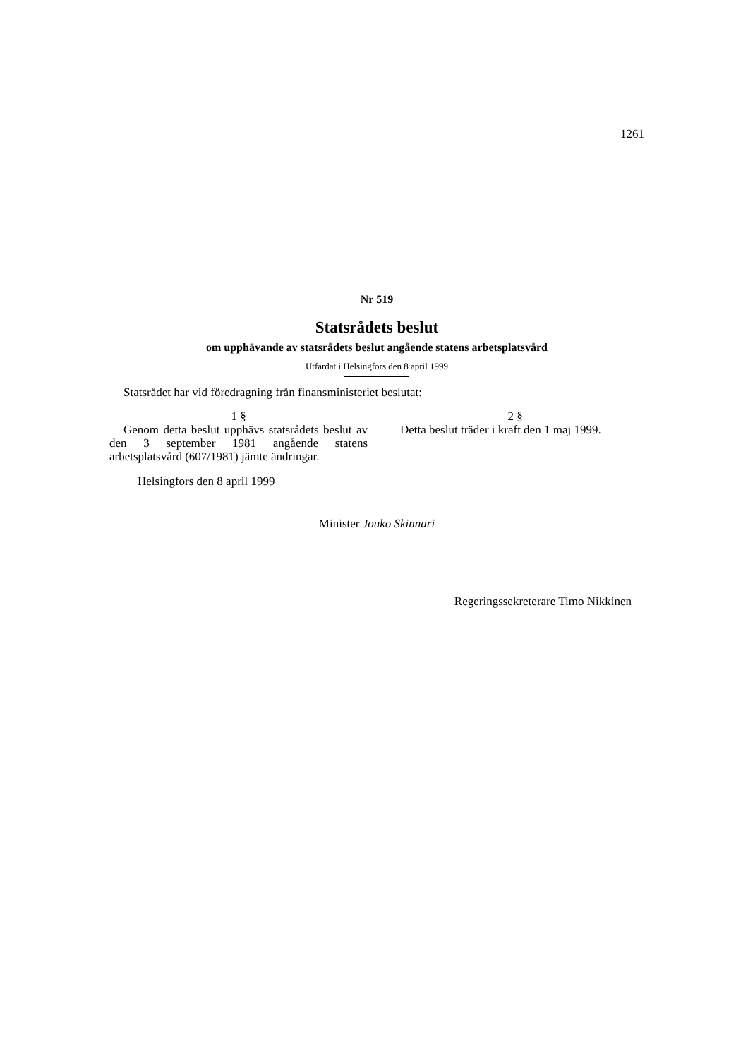1261
Nr 519
Statsrådets beslut
om upphävande av statsrådets beslut angående statens arbetsplatsvård
Utfärdat i Helsingfors den 8 april 1999
Statsrådet har vid föredragning från finansministeriet beslutat:
1 §
Genom detta beslut upphävs statsrådets beslut av den 3 september 1981 angående statens arbetsplatsvård (607/1981) jämte ändringar.
2 §
Detta beslut träder i kraft den 1 maj 1999.
Helsingfors den 8 april 1999
Minister Jouko Skinnari
Regeringssekreterare Timo Nikkinen